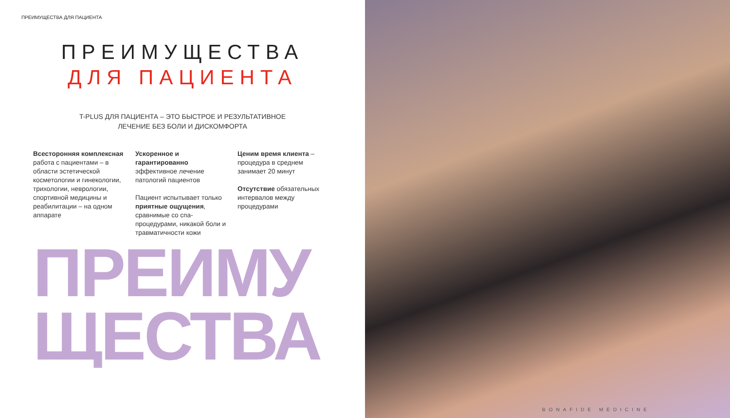ПРЕИМУЩЕСТВА ДЛЯ ПАЦИЕНТА
ПРЕИМУЩЕСТВА
ДЛЯ ПАЦИЕНТА
T-PLUS ДЛЯ ПАЦИЕНТА – ЭТО БЫСТРОЕ И РЕЗУЛЬТАТИВНОЕ
ЛЕЧЕНИЕ БЕЗ БОЛИ И ДИСКОМФОРТА
Всесторонняя комплексная работа с пациентами – в области эстетической косметологии и гинекологии, трихологии, неврологии, спортивной медицины и реабилитации – на одном аппарате
Ускоренное и гарантированно эффективное лечение патологий пациентов
Пациент испытывает только приятные ощущения, сравнимые со спа-процедурами, никакой боли и травматичности кожи
Ценим время клиента – процедура в среднем занимает 20 минут
Отсутствие обязательных интервалов между процедурами
ПРЕИМУ
ЩЕСТВА
BONAFIDE MEDICINE